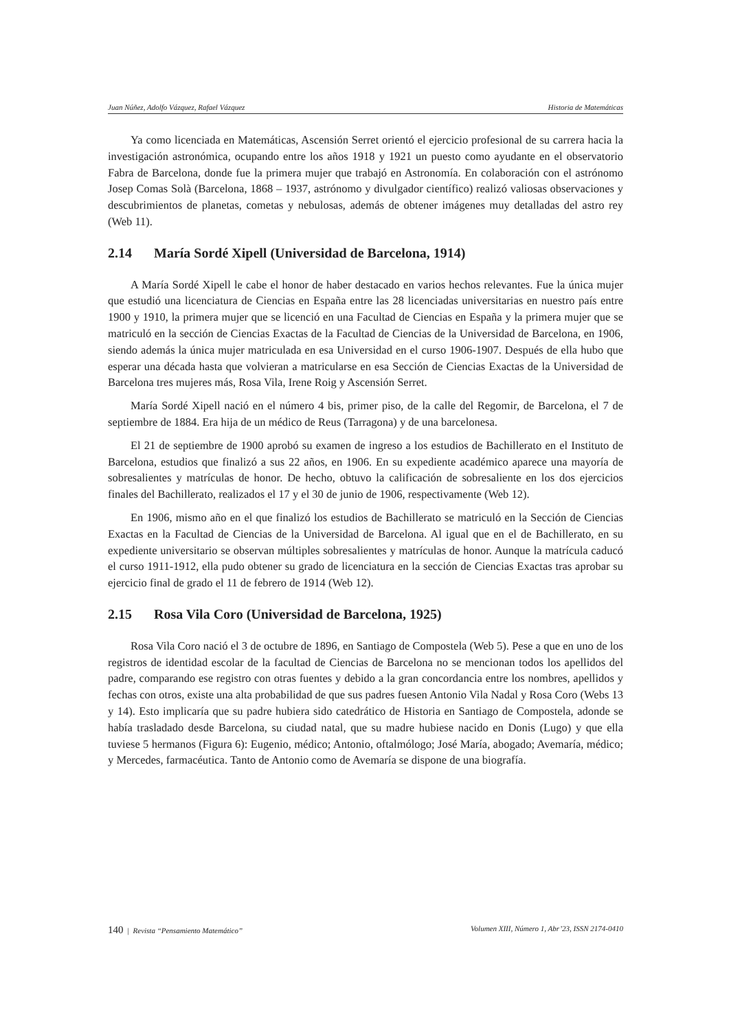Juan Núñez, Adolfo Vázquez, Rafael Vázquez Historia de Matemáticas
Ya como licenciada en Matemáticas, Ascensión Serret orientó el ejercicio profesional de su carrera hacia la investigación astronómica, ocupando entre los años 1918 y 1921 un puesto como ayudante en el observatorio Fabra de Barcelona, donde fue la primera mujer que trabajó en Astronomía. En colaboración con el astrónomo Josep Comas Solà (Barcelona, 1868 – 1937, astrónomo y divulgador científico) realizó valiosas observaciones y descubrimientos de planetas, cometas y nebulosas, además de obtener imágenes muy detalladas del astro rey (Web 11).
2.14 María Sordé Xipell (Universidad de Barcelona, 1914)
A María Sordé Xipell le cabe el honor de haber destacado en varios hechos relevantes. Fue la única mujer que estudió una licenciatura de Ciencias en España entre las 28 licenciadas universitarias en nuestro país entre 1900 y 1910, la primera mujer que se licenció en una Facultad de Ciencias en España y la primera mujer que se matriculó en la sección de Ciencias Exactas de la Facultad de Ciencias de la Universidad de Barcelona, en 1906, siendo además la única mujer matriculada en esa Universidad en el curso 1906-1907. Después de ella hubo que esperar una década hasta que volvieran a matricularse en esa Sección de Ciencias Exactas de la Universidad de Barcelona tres mujeres más, Rosa Vila, Irene Roig y Ascensión Serret.
María Sordé Xipell nació en el número 4 bis, primer piso, de la calle del Regomir, de Barcelona, el 7 de septiembre de 1884. Era hija de un médico de Reus (Tarragona) y de una barcelonesa.
El 21 de septiembre de 1900 aprobó su examen de ingreso a los estudios de Bachillerato en el Instituto de Barcelona, estudios que finalizó a sus 22 años, en 1906. En su expediente académico aparece una mayoría de sobresalientes y matrículas de honor. De hecho, obtuvo la calificación de sobresaliente en los dos ejercicios finales del Bachillerato, realizados el 17 y el 30 de junio de 1906, respectivamente (Web 12).
En 1906, mismo año en el que finalizó los estudios de Bachillerato se matriculó en la Sección de Ciencias Exactas en la Facultad de Ciencias de la Universidad de Barcelona. Al igual que en el de Bachillerato, en su expediente universitario se observan múltiples sobresalientes y matrículas de honor. Aunque la matrícula caducó el curso 1911-1912, ella pudo obtener su grado de licenciatura en la sección de Ciencias Exactas tras aprobar su ejercicio final de grado el 11 de febrero de 1914 (Web 12).
2.15 Rosa Vila Coro (Universidad de Barcelona, 1925)
Rosa Vila Coro nació el 3 de octubre de 1896, en Santiago de Compostela (Web 5). Pese a que en uno de los registros de identidad escolar de la facultad de Ciencias de Barcelona no se mencionan todos los apellidos del padre, comparando ese registro con otras fuentes y debido a la gran concordancia entre los nombres, apellidos y fechas con otros, existe una alta probabilidad de que sus padres fuesen Antonio Vila Nadal y Rosa Coro (Webs 13 y 14). Esto implicaría que su padre hubiera sido catedrático de Historia en Santiago de Compostela, adonde se había trasladado desde Barcelona, su ciudad natal, que su madre hubiese nacido en Donis (Lugo) y que ella tuviese 5 hermanos (Figura 6): Eugenio, médico; Antonio, oftalmólogo; José María, abogado; Avemaría, médico; y Mercedes, farmacéutica. Tanto de Antonio como de Avemaría se dispone de una biografía.
140 | Revista “Pensamiento Matemático” Volumen XIII, Número 1, Abr’23, ISSN 2174-0410